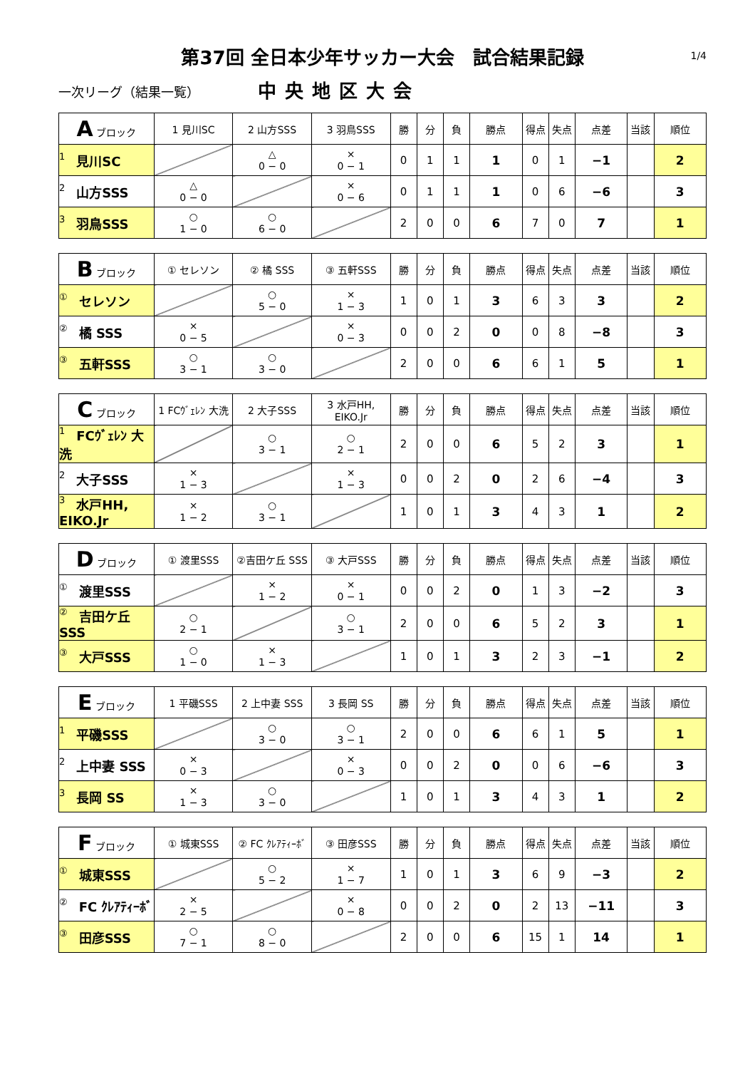第37回 全日本少年サッカー大会　試合結果記録 1/4
一次リーグ（結果一覧）
中央地区大会
| A ブロック | 1 見川SC | 2 山方SSS | 3 羽鳥SSS | 勝 | 分 | 負 | 勝点 | 得点 | 失点 | 点差 | 当該 | 順位 |
| --- | --- | --- | --- | --- | --- | --- | --- | --- | --- | --- | --- | --- |
| 1 見川SC | | △ 0 − 0 | × 0 − 1 | 0 | 1 | 1 | 1 | 0 | 1 | −1 | | 2 |
| 2 山方SSS | △ 0 − 0 | | × 0 − 6 | 0 | 1 | 1 | 1 | 0 | 6 | −6 | | 3 |
| 3 羽鳥SSS | ○ 1 − 0 | ○ 6 − 0 | | 2 | 0 | 0 | 6 | 7 | 0 | 7 | | 1 |
| B ブロック | ① セレソン | ② 橘 SSS | ③ 五軒SSS | 勝 | 分 | 負 | 勝点 | 得点 | 失点 | 点差 | 当該 | 順位 |
| --- | --- | --- | --- | --- | --- | --- | --- | --- | --- | --- | --- | --- |
| ① セレソン | | ○ 5 − 0 | × 1 − 3 | 1 | 0 | 1 | 3 | 6 | 3 | 3 | | 2 |
| ② 橘 SSS | × 0 − 5 | | × 0 − 3 | 0 | 0 | 2 | 0 | 0 | 8 | −8 | | 3 |
| ③ 五軒SSS | ○ 3 − 1 | ○ 3 − 0 | | 2 | 0 | 0 | 6 | 6 | 1 | 5 | | 1 |
| C ブロック | 1 FCｳﾞｪﾚﾝ 大洗 | 2 大子SSS | 3 水戸HH, EIKO.Jr | 勝 | 分 | 負 | 勝点 | 得点 | 失点 | 点差 | 当該 | 順位 |
| --- | --- | --- | --- | --- | --- | --- | --- | --- | --- | --- | --- | --- |
| 1 FCｳﾞｪﾚﾝ 大洗 | | ○ 3 − 1 | ○ 2 − 1 | 2 | 0 | 0 | 6 | 5 | 2 | 3 | | 1 |
| 2 大子SSS | × 1 − 3 | | × 1 − 3 | 0 | 0 | 2 | 0 | 2 | 6 | −4 | | 3 |
| 3 水戸HH, EIKO.Jr | × 1 − 2 | ○ 3 − 1 | | 1 | 0 | 1 | 3 | 4 | 3 | 1 | | 2 |
| D ブロック | ① 渡里SSS | ②吉田ケ丘 SSS | ③ 大戸SSS | 勝 | 分 | 負 | 勝点 | 得点 | 失点 | 点差 | 当該 | 順位 |
| --- | --- | --- | --- | --- | --- | --- | --- | --- | --- | --- | --- | --- |
| ① 渡里SSS | | × 1 − 2 | × 0 − 1 | 0 | 0 | 2 | 0 | 1 | 3 | −2 | | 3 |
| ② 吉田ケ丘 SSS | ○ 2 − 1 | | ○ 3 − 1 | 2 | 0 | 0 | 6 | 5 | 2 | 3 | | 1 |
| ③ 大戸SSS | ○ 1 − 0 | × 1 − 3 | | 1 | 0 | 1 | 3 | 2 | 3 | −1 | | 2 |
| E ブロック | 1 平磯SSS | 2 上中妻 SSS | 3 長岡 SS | 勝 | 分 | 負 | 勝点 | 得点 | 失点 | 点差 | 当該 | 順位 |
| --- | --- | --- | --- | --- | --- | --- | --- | --- | --- | --- | --- | --- |
| 1 平磯SSS | | ○ 3 − 0 | ○ 3 − 1 | 2 | 0 | 0 | 6 | 6 | 1 | 5 | | 1 |
| 2 上中妻 SSS | × 0 − 3 | | × 0 − 3 | 0 | 0 | 2 | 0 | 0 | 6 | −6 | | 3 |
| 3 長岡 SS | × 1 − 3 | ○ 3 − 0 | | 1 | 0 | 1 | 3 | 4 | 3 | 1 | | 2 |
| F ブロック | ① 城東SSS | ② FC ｸﾚｱﾃｨｰﾎﾞ | ③ 田彦SSS | 勝 | 分 | 負 | 勝点 | 得点 | 失点 | 点差 | 当該 | 順位 |
| --- | --- | --- | --- | --- | --- | --- | --- | --- | --- | --- | --- | --- |
| ① 城東SSS | | ○ 5 − 2 | × 1 − 7 | 1 | 0 | 1 | 3 | 6 | 9 | −3 | | 2 |
| ② FC ｸﾚｱﾃｨｰﾎﾞ | × 2 − 5 | | × 0 − 8 | 0 | 0 | 2 | 0 | 2 | 13 | −11 | | 3 |
| ③ 田彦SSS | ○ 7 − 1 | ○ 8 − 0 | | 2 | 0 | 0 | 6 | 15 | 1 | 14 | | 1 |